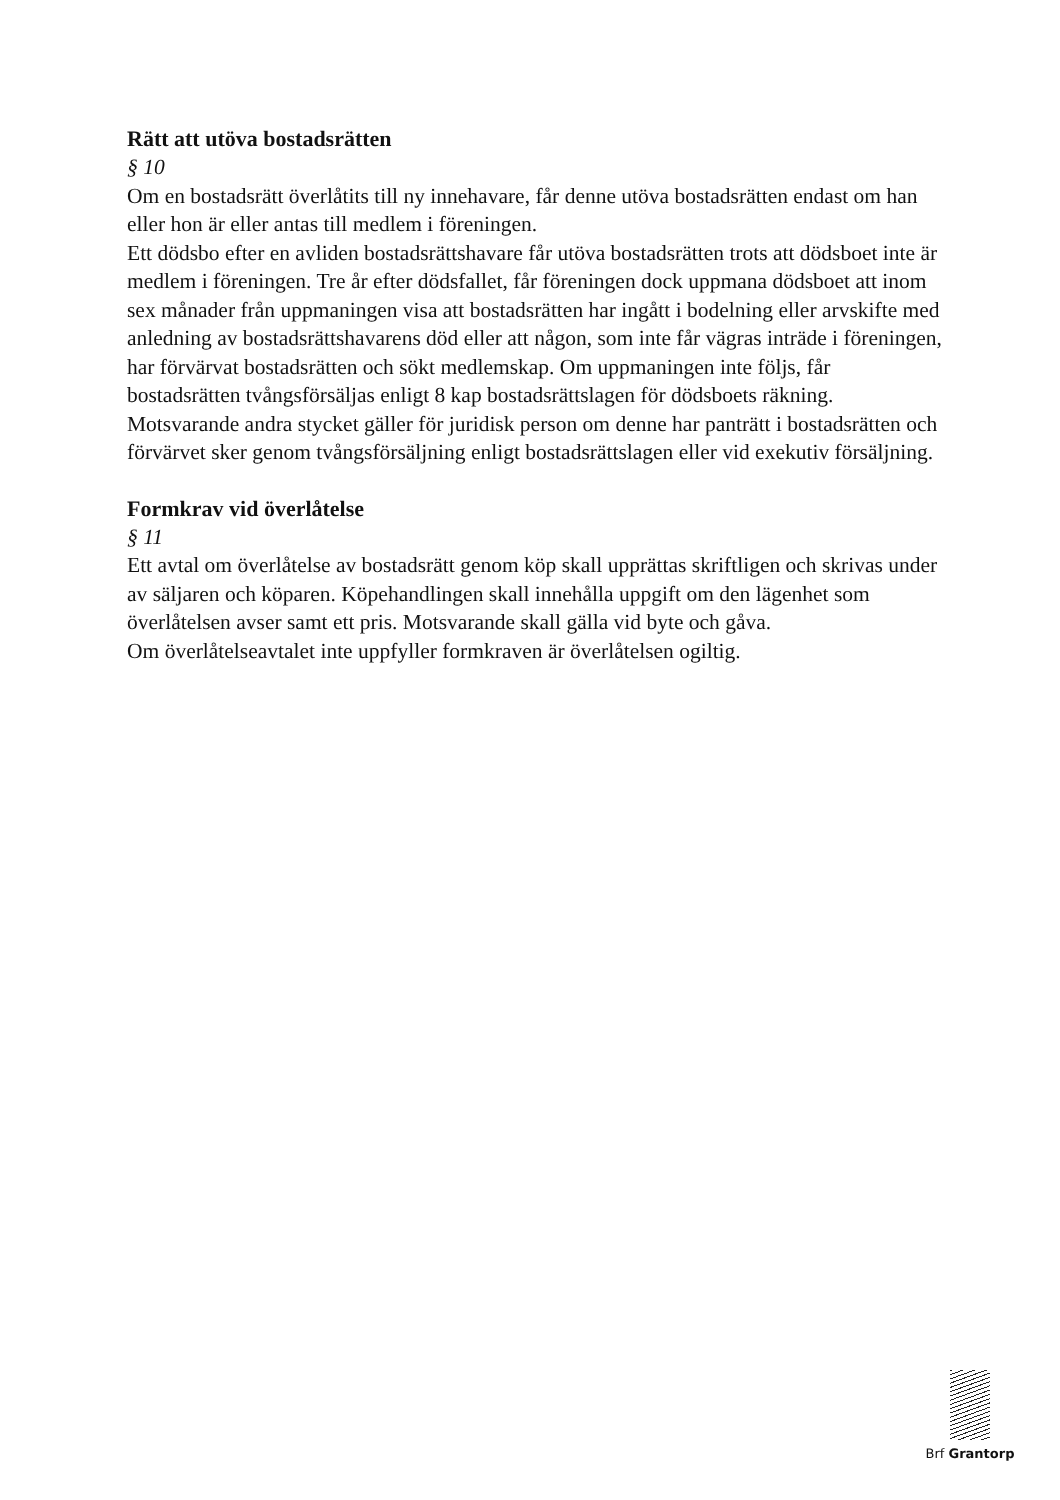Rätt att utöva bostadsrätten
§ 10
Om en bostadsrätt överlåtits till ny innehavare, får denne utöva bostadsrätten endast om han eller hon är eller antas till medlem i föreningen.
Ett dödsbo efter en avliden bostadsrättshavare får utöva bostadsrätten trots att dödsboet inte är medlem i föreningen. Tre år efter dödsfallet, får föreningen dock uppmana dödsboet att inom sex månader från uppmaningen visa att bostadsrätten har ingått i bodelning eller arvskifte med anledning av bostadsrättshavarens död eller att någon, som inte får vägras inträde i föreningen, har förvärvat bostadsrätten och sökt medlemskap. Om uppmaningen inte följs, får bostadsrätten tvångsförsäljas enligt 8 kap bostadsrättslagen för dödsboets räkning.
Motsvarande andra stycket gäller för juridisk person om denne har panträtt i bostadsrätten och förvärvet sker genom tvångsförsäljning enligt bostadsrättslagen eller vid exekutiv försäljning.
Formkrav vid överlåtelse
§ 11
Ett avtal om överlåtelse av bostadsrätt genom köp skall upprättas skriftligen och skrivas under av säljaren och köparen. Köpehandlingen skall innehålla uppgift om den lägenhet som överlåtelsen avser samt ett pris. Motsvarande skall gälla vid byte och gåva.
Om överlåtelseavtalet inte uppfyller formkraven är överlåtelsen ogiltig.
Brf Grantorp